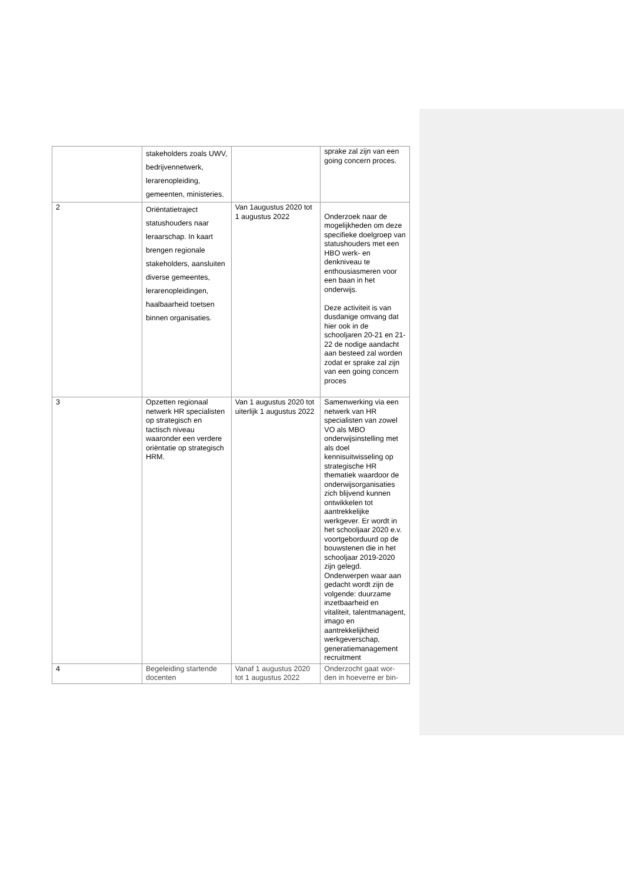| | stakeholders zoals UWV, bedrijvennetwerk, lerarenopleiding, gemeenten, ministeries. | | sprake zal zijn van een going concern proces. |
| 2 | Oriëntatietraject statushouders naar leraarschap. In kaart brengen regionale stakeholders, aansluiten diverse gemeentes, lerarenopleidingen, haalbaarheid toetsen binnen organisaties. | Van 1augustus 2020 tot 1 augustus 2022 | Onderzoek naar de mogelijkheden om deze specifieke doelgroep van statushouders met een HBO werk- en denkniveau te enthousiasmeren voor een baan in het onderwijs. Deze activiteit is van dusdanige omvang dat hier ook in de schooljaren 20-21 en 21-22 de nodige aandacht aan besteed zal worden zodat er sprake zal zijn van een going concern proces |
| 3 | Opzetten regionaal netwerk HR specialisten op strategisch en tactisch niveau waaronder een verdere oriëntatie op strategisch HRM. | Van 1 augustus 2020 tot uiterlijk 1 augustus 2022 | Samenwerking via een netwerk van HR specialisten van zowel VO als MBO onderwijsinstelling met als doel kennisuitwisseling op strategische HR thematiek waardoor de onderwijsorganisaties zich blijvend kunnen ontwikkelen tot aantrekkelijke werkgever. Er wordt in het schooljaar 2020 e.v. voortgeborduurd op de bouwstenen die in het schooljaar 2019-2020 zijn gelegd. Onderwerpen waar aan gedacht wordt zijn de volgende: duurzame inzetbaarheid en vitaliteit, talentmanagent, imago en aantrekkelijkheid werkgeverschap, generatiemanagement recruitment |
| 4 | Begeleiding startende docenten | Vanaf 1 augustus 2020 tot 1 augustus 2022 | Onderzocht gaat wor-den in hoeverre er bin- |